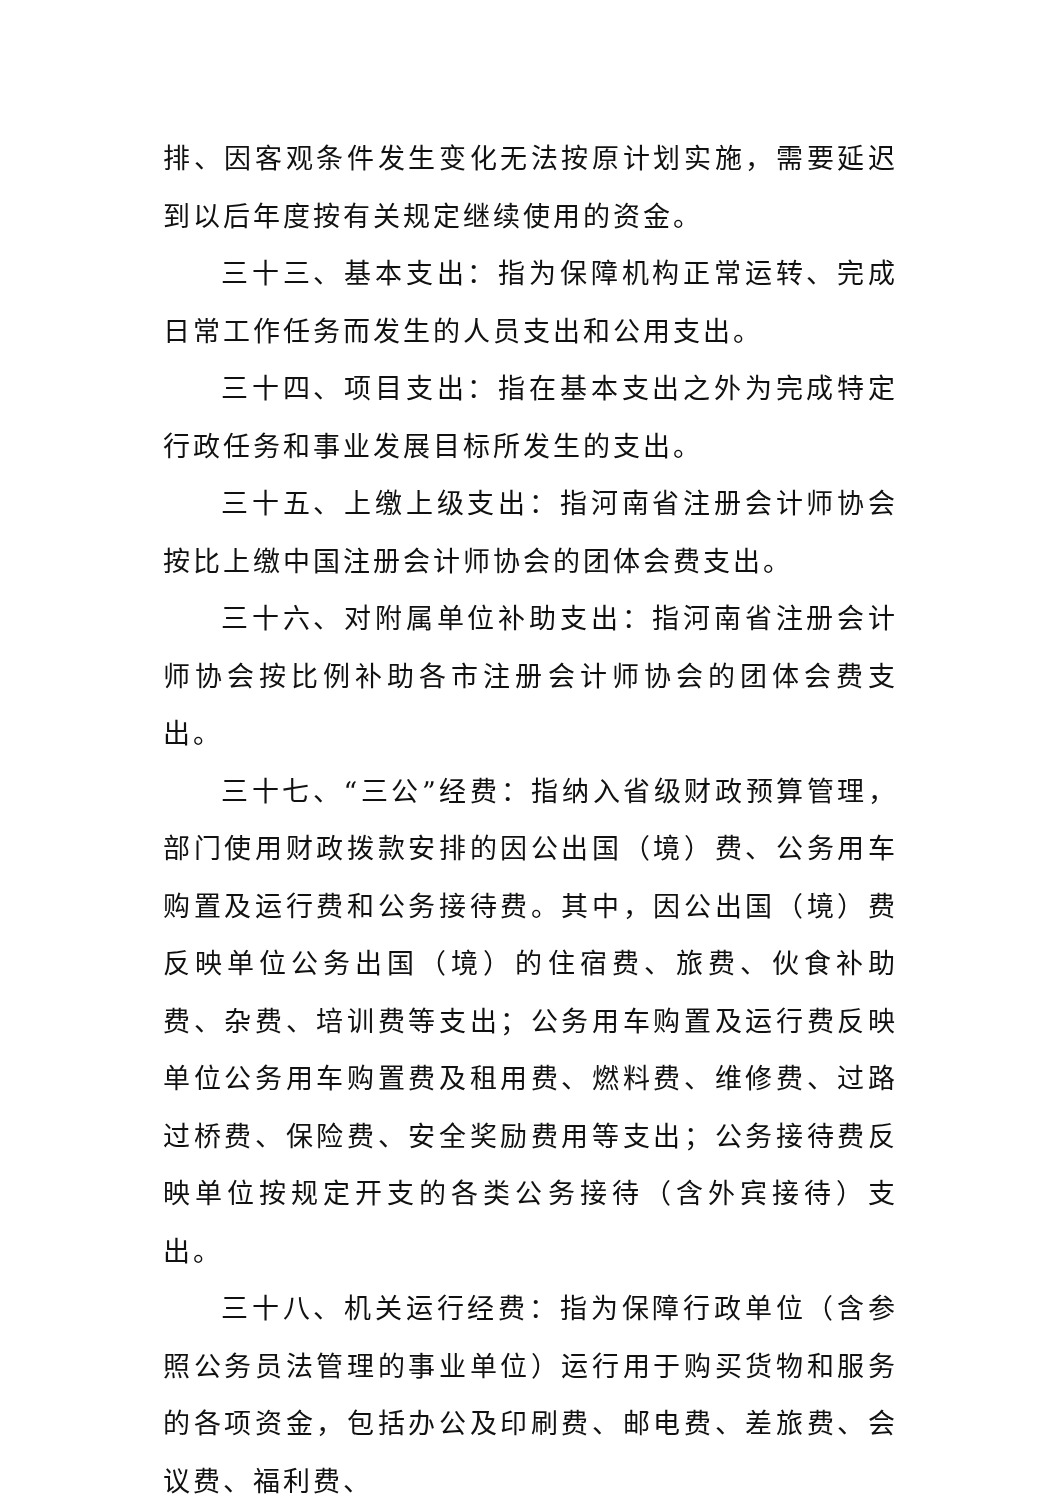排、因客观条件发生变化无法按原计划实施，需要延迟到以后年度按有关规定继续使用的资金。
三十三、基本支出：指为保障机构正常运转、完成日常工作任务而发生的人员支出和公用支出。
三十四、项目支出：指在基本支出之外为完成特定行政任务和事业发展目标所发生的支出。
三十五、上缴上级支出：指河南省注册会计师协会按比上缴中国注册会计师协会的团体会费支出。
三十六、对附属单位补助支出：指河南省注册会计师协会按比例补助各市注册会计师协会的团体会费支出。
三十七、“三公”经费：指纳入省级财政预算管理，部门使用财政拨款安排的因公出国（境）费、公务用车购置及运行费和公务接待费。其中，因公出国（境）费反映单位公务出国（境）的住宿费、旅费、伙食补助费、杂费、培训费等支出；公务用车购置及运行费反映单位公务用车购置费及租用费、燃料费、维修费、过路过桥费、保险费、安全奖励费用等支出；公务接待费反映单位按规定开支的各类公务接待（含外宾接待）支出。
三十八、机关运行经费：指为保障行政单位（含参照公务员法管理的事业单位）运行用于购买货物和服务的各项资金，包括办公及印刷费、邮电费、差旅费、会议费、福利费、